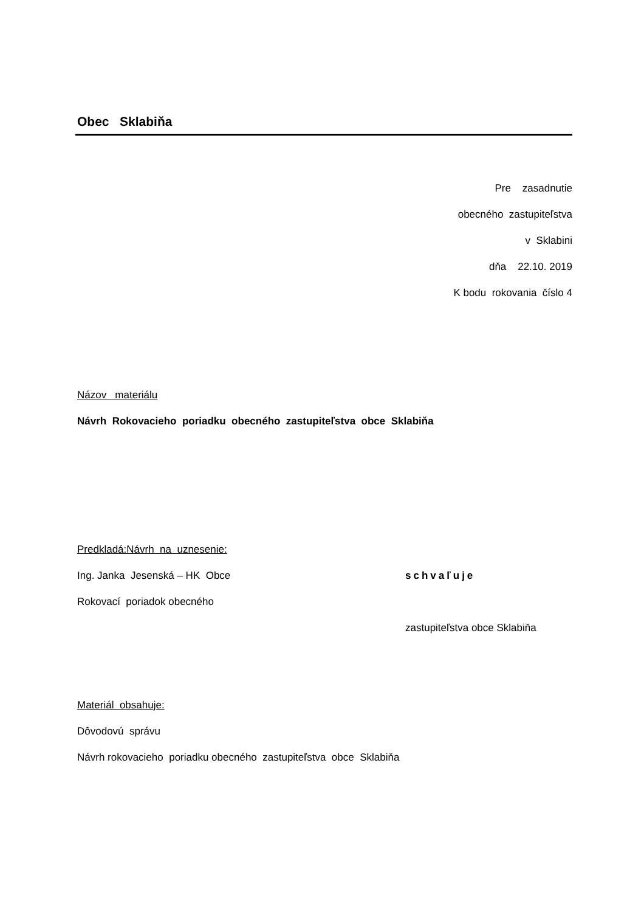Obec Sklabiňa
Pre zasadnutie
obecného zastupiteľstva
v Sklabini
dňa 22.10. 2019
K bodu rokovania číslo 4
Názov materiálu
Návrh Rokovacieho poriadku obecného zastupiteľstva obce Sklabiňa
Predkladá:Návrh na uznesenie:
Ing. Janka Jesenská – HK Obce schvaľuje
Rokovací poriadok obecného
zastupiteľstva obce Sklabiňa
Materiál obsahuje:
Dôvodovú správu
Návrh rokovacieho poriadku obecného zastupiteľstva obce Sklabiňa